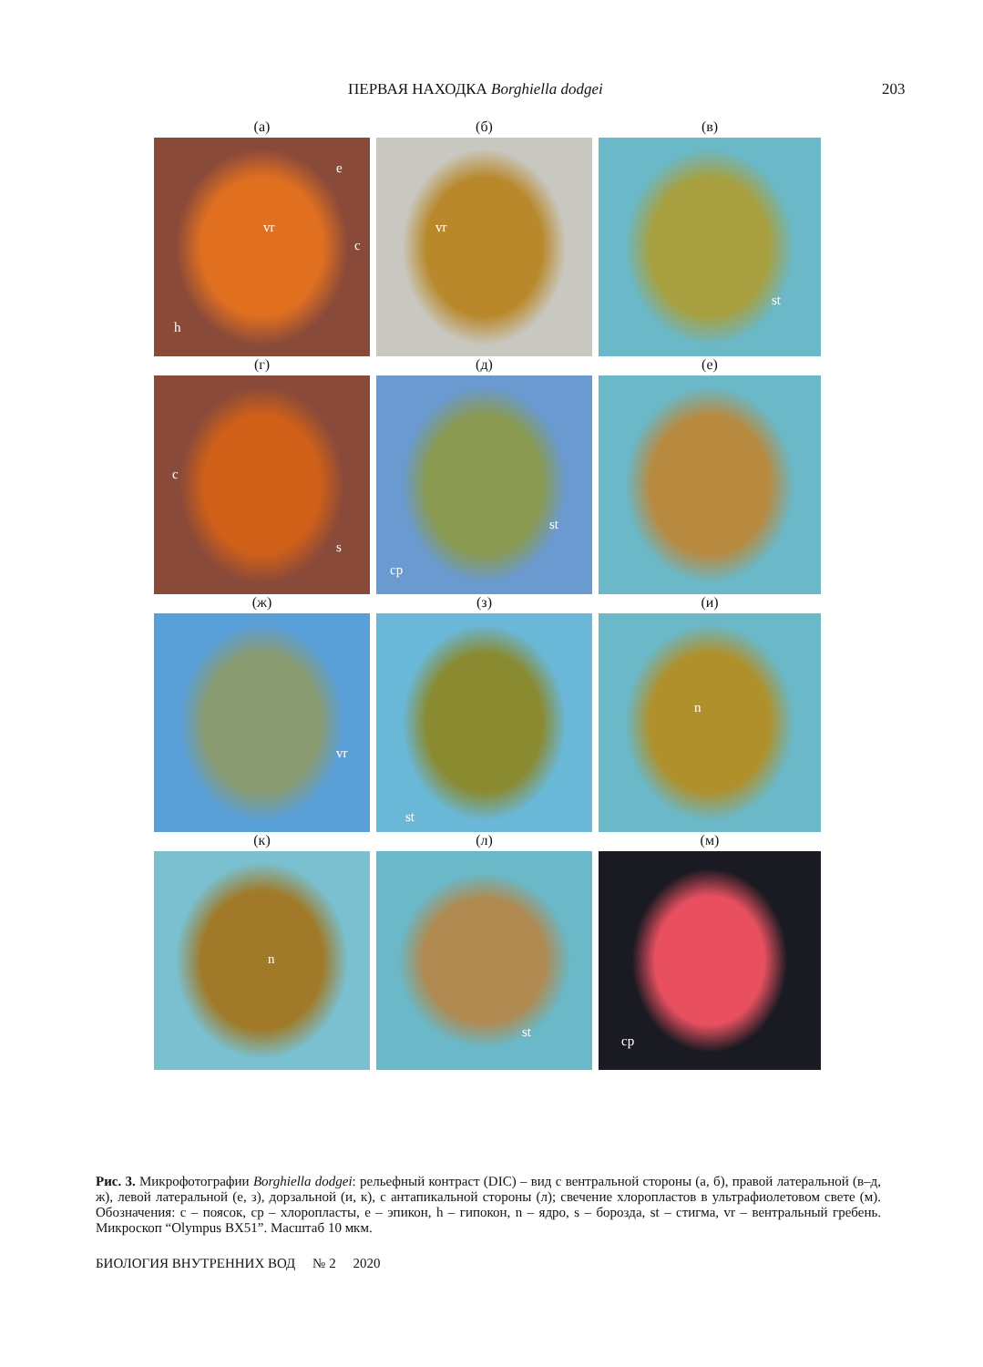ПЕРВАЯ НАХОДКА Borghiella dodgei 203
(а)
vr
e
c
h
(б)
vr
(в)
st
(г)
c
s
(д)
cp
st
(е)
(ж)
vr
(з)
st
(и)
n
(к)
n
(л)
st
(м)
cp
Рис. 3. Микрофотографии Borghiella dodgei: рельефный контраст (DIC) – вид с вентральной стороны (а, б), правой латеральной (в–д, ж), левой латеральной (е, з), дорзальной (и, к), с антапикальной стороны (л); свечение хлоропластов в ультрафиолетовом свете (м). Обозначения: c – поясок, cp – хлоропласты, e – эпикон, h – гипокон, n – ядро, s – борозда, st – стигма, vr – вентральный гребень. Микроскоп “Olympus BX51”. Масштаб 10 мкм.
БИОЛОГИЯ ВНУТРЕННИХ ВОД № 2 2020